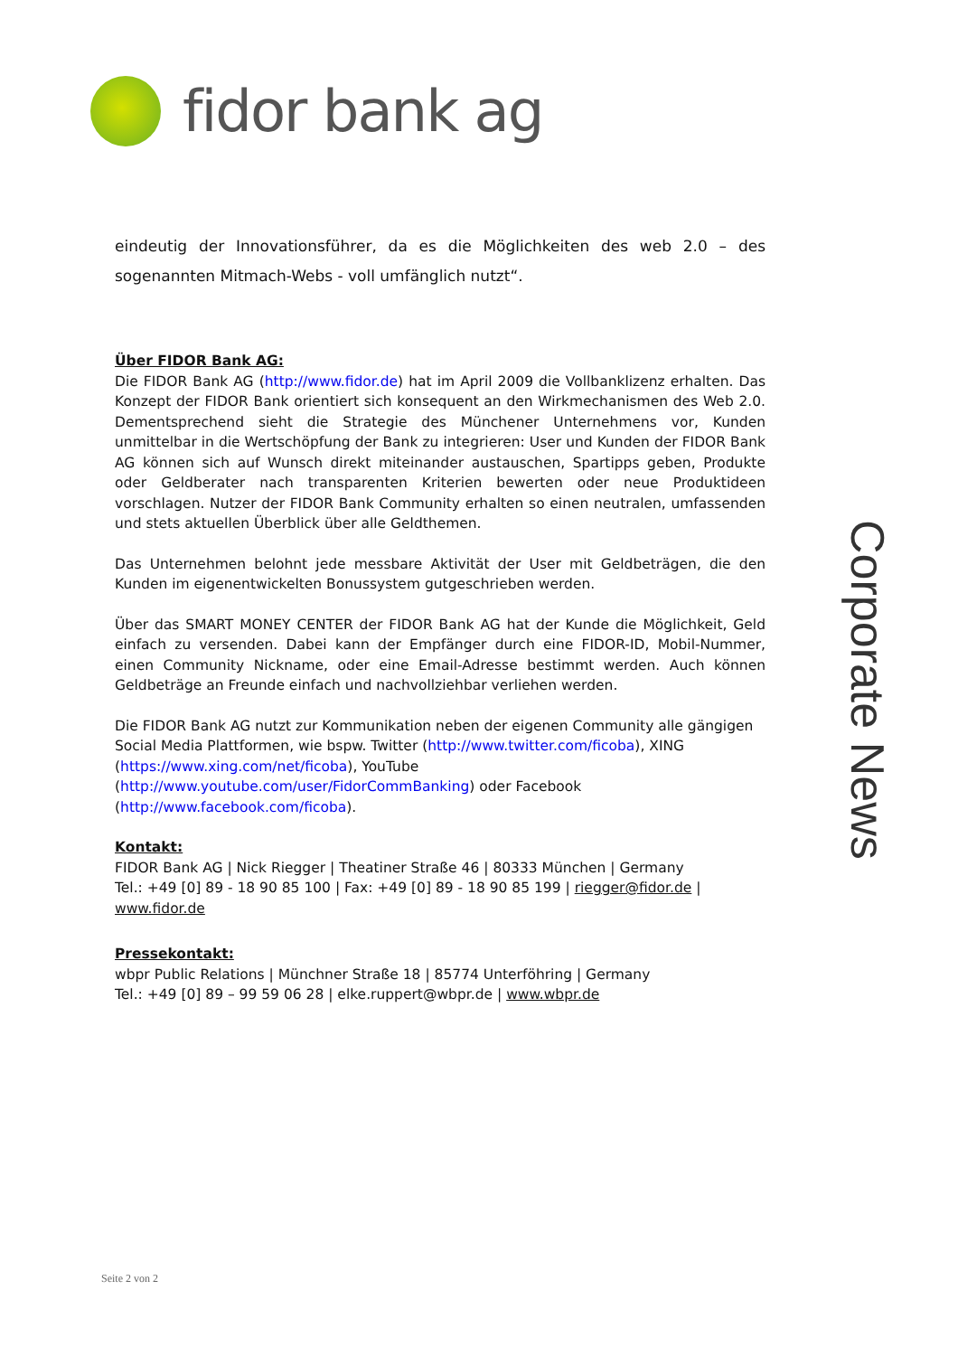fidor bank ag
eindeutig der Innovationsführer, da es die Möglichkeiten des web 2.0 – des sogenannten Mitmach-Webs - voll umfänglich nutzt“.
Über FIDOR Bank AG:
Die FIDOR Bank AG (http://www.fidor.de) hat im April 2009 die Vollbanklizenz erhalten. Das Konzept der FIDOR Bank orientiert sich konsequent an den Wirkmechanismen des Web 2.0. Dementsprechend sieht die Strategie des Münchener Unternehmens vor, Kunden unmittelbar in die Wertschöpfung der Bank zu integrieren: User und Kunden der FIDOR Bank AG können sich auf Wunsch direkt miteinander austauschen, Spartipps geben, Produkte oder Geldberater nach transparenten Kriterien bewerten oder neue Produktideen vorschlagen. Nutzer der FIDOR Bank Community erhalten so einen neutralen, umfassenden und stets aktuellen Überblick über alle Geldthemen.
Das Unternehmen belohnt jede messbare Aktivität der User mit Geldbeträgen, die den Kunden im eigenentwickelten Bonussystem gutgeschrieben werden.
Über das SMART MONEY CENTER der FIDOR Bank AG hat der Kunde die Möglichkeit, Geld einfach zu versenden. Dabei kann der Empfänger durch eine FIDOR-ID, Mobil-Nummer, einen Community Nickname, oder eine Email-Adresse bestimmt werden. Auch können Geldbeträge an Freunde einfach und nachvollziehbar verliehen werden.
Die FIDOR Bank AG nutzt zur Kommunikation neben der eigenen Community alle gängigen Social Media Plattformen, wie bspw. Twitter (http://www.twitter.com/ficoba), XING (https://www.xing.com/net/ficoba), YouTube
(http://www.youtube.com/user/FidorCommBanking) oder Facebook
(http://www.facebook.com/ficoba).
Kontakt:
FIDOR Bank AG | Nick Riegger | Theatiner Straße 46 | 80333 München | Germany
Tel.: +49 [0] 89 - 18 90 85 100 | Fax: +49 [0] 89 - 18 90 85 199 | riegger@fidor.de |
www.fidor.de
Pressekontakt:
wbpr Public Relations | Münchner Straße 18 | 85774 Unterföhring | Germany
Tel.: +49 [0] 89 – 99 59 06 28 | elke.ruppert@wbpr.de | www.wbpr.de
Corporate News
Seite 2 von 2